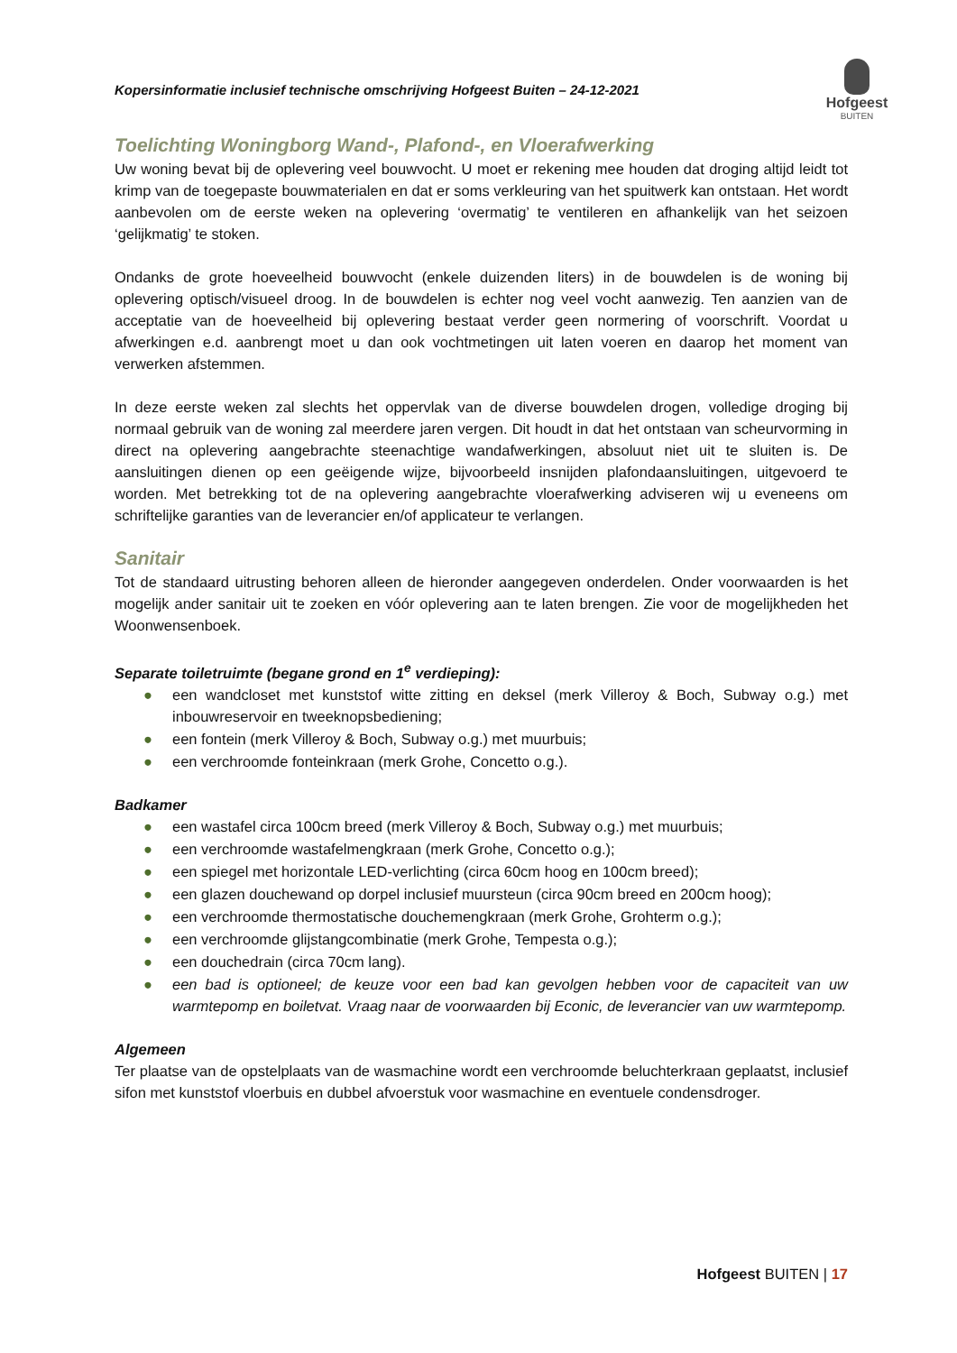Kopersinformatie inclusief technische omschrijving Hofgeest Buiten – 24-12-2021
Hofgeest
BUITEN
Toelichting Woningborg Wand-, Plafond-, en Vloerafwerking
Uw woning bevat bij de oplevering veel bouwvocht. U moet er rekening mee houden dat droging altijd leidt tot krimp van de toegepaste bouwmaterialen en dat er soms verkleuring van het spuitwerk kan ontstaan. Het wordt aanbevolen om de eerste weken na oplevering ‘overmatig’ te ventileren en afhankelijk van het seizoen ‘gelijkmatig’ te stoken.
Ondanks de grote hoeveelheid bouwvocht (enkele duizenden liters) in de bouwdelen is de woning bij oplevering optisch/visueel droog. In de bouwdelen is echter nog veel vocht aanwezig. Ten aanzien van de acceptatie van de hoeveelheid bij oplevering bestaat verder geen normering of voorschrift. Voordat u afwerkingen e.d. aanbrengt moet u dan ook vochtmetingen uit laten voeren en daarop het moment van verwerken afstemmen.
In deze eerste weken zal slechts het oppervlak van de diverse bouwdelen drogen, volledige droging bij normaal gebruik van de woning zal meerdere jaren vergen. Dit houdt in dat het ontstaan van scheurvorming in direct na oplevering aangebrachte steenachtige wandafwerkingen, absoluut niet uit te sluiten is. De aansluitingen dienen op een geëigende wijze, bijvoorbeeld insnijden plafondaansluitingen, uitgevoerd te worden. Met betrekking tot de na oplevering aangebrachte vloerafwerking adviseren wij u eveneens om schriftelijke garanties van de leverancier en/of applicateur te verlangen.
Sanitair
Tot de standaard uitrusting behoren alleen de hieronder aangegeven onderdelen. Onder voorwaarden is het mogelijk ander sanitair uit te zoeken en vóór oplevering aan te laten brengen. Zie voor de mogelijkheden het Woonwensenboek.
Separate toiletruimte (begane grond en 1<sup>e</sup> verdieping):
● een wandcloset met kunststof witte zitting en deksel (merk Villeroy & Boch, Subway o.g.) met inbouwreservoir en tweeknopsbediening;
● een fontein (merk Villeroy & Boch, Subway o.g.) met muurbuis;
● een verchroomde fonteinkraan (merk Grohe, Concetto o.g.).
Badkamer
● een wastafel circa 100cm breed (merk Villeroy & Boch, Subway o.g.) met muurbuis;
● een verchroomde wastafelmengkraan (merk Grohe, Concetto o.g.);
● een spiegel met horizontale LED-verlichting (circa 60cm hoog en 100cm breed);
● een glazen douchewand op dorpel inclusief muursteun (circa 90cm breed en 200cm hoog);
● een verchroomde thermostatische douchemengkraan (merk Grohe, Grohterm o.g.);
● een verchroomde glijstangcombinatie (merk Grohe, Tempesta o.g.);
● een douchedrain (circa 70cm lang).
● een bad is optioneel; de keuze voor een bad kan gevolgen hebben voor de capaciteit van uw warmtepomp en boiletvat. Vraag naar de voorwaarden bij Econic, de leverancier van uw warmtepomp.
Algemeen
Ter plaatse van de opstelplaats van de wasmachine wordt een verchroomde beluchterkraan geplaatst, inclusief sifon met kunststof vloerbuis en dubbel afvoerstuk voor wasmachine en eventuele condensdroger.
Hofgeest BUITEN | 17